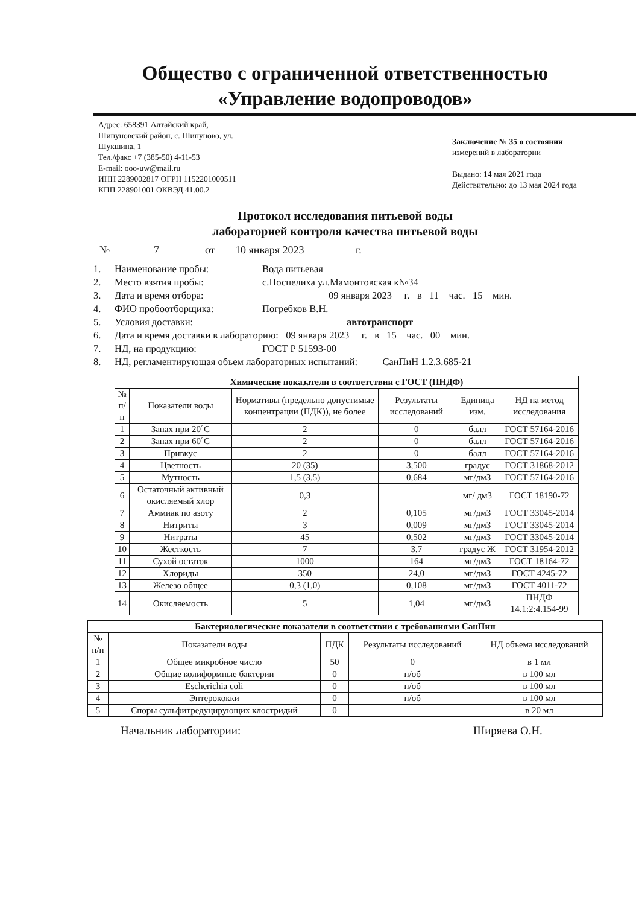Общество с ограниченной ответственностью
«Управление водопроводов»
Адрес: 658391 Алтайский край,
Шипуновский район, с. Шипуново, ул.
Шукшина, 1
Тел./факс +7 (385-50) 4-11-53
E-mail: ooo-uw@mail.ru
ИНН 2289002817 ОГРН 1152201000511
КПП 228901001 ОКВЭД 41.00.2
Заключение № 35 о состоянии
измерений в лаборатории
Выдано: 14 мая 2021 года
Действительно: до 13 мая 2024 года
Протокол исследования питьевой воды
лабораторией контроля качества питьевой воды
№ 7 от 10 января 2023 г.
1. Наименование пробы: Вода питьевая
2. Место взятия пробы: с.Поспелиха ул.Мамонтовская к№34
3. Дата и время отбора: 09 января 2023 г. в 11 час. 15 мин.
4. ФИО пробоотборщика: Погребков В.Н.
5. Условия доставки: автотранспорт
6. Дата и время доставки в лабораторию: 09 января 2023 г. в 15 час. 00 мин.
7. НД, на продукцию: ГОСТ Р 51593-00
8. НД, регламентирующая объем лабораторных испытаний: СанПиН 1.2.3.685-21
| Химические показатели в соответствии с ГОСТ (ПНДФ) | | | | | |
| --- | --- | --- | --- | --- | --- |
| № п/п | Показатели воды | Нормативы (предельно допустимые концентрации (ПДК)), не более | Результаты исследований | Единица изм. | НД на метод исследования |
| 1 | Запах при 20˚С | 2 | 0 | балл | ГОСТ 57164-2016 |
| 2 | Запах при 60˚С | 2 | 0 | балл | ГОСТ 57164-2016 |
| 3 | Привкус | 2 | 0 | балл | ГОСТ 57164-2016 |
| 4 | Цветность | 20 (35) | 3,500 | градус | ГОСТ 31868-2012 |
| 5 | Мутность | 1,5 (3,5) | 0,684 | мг/дм3 | ГОСТ 57164-2016 |
| 6 | Остаточный активный окисляемый хлор | 0,3 | | мг/ дм3 | ГОСТ 18190-72 |
| 7 | Аммиак по азоту | 2 | 0,105 | мг/дм3 | ГОСТ 33045-2014 |
| 8 | Нитриты | 3 | 0,009 | мг/дм3 | ГОСТ 33045-2014 |
| 9 | Нитраты | 45 | 0,502 | мг/дм3 | ГОСТ 33045-2014 |
| 10 | Жесткость | 7 | 3,7 | градус Ж | ГОСТ 31954-2012 |
| 11 | Сухой остаток | 1000 | 164 | мг/дм3 | ГОСТ 18164-72 |
| 12 | Хлориды | 350 | 24,0 | мг/дм3 | ГОСТ 4245-72 |
| 13 | Железо общее | 0,3 (1,0) | 0,108 | мг/дм3 | ГОСТ 4011-72 |
| 14 | Окисляемость | 5 | 1,04 | мг/дм3 | ПНДФ 14.1:2:4.154-99 |
| Бактериологические показатели в соответствии с требованиями СанПин | | | | |
| --- | --- | --- | --- | --- |
| № п/п | Показатели воды | ПДК | Результаты исследований | НД объема исследований |
| 1 | Общее микробное число | 50 | 0 | в 1 мл |
| 2 | Общие колиформные бактерии | 0 | н/об | в 100 мл |
| 3 | Escherichia coli | 0 | н/об | в 100 мл |
| 4 | Энтерококки | 0 | н/об | в 100 мл |
| 5 | Споры сульфитредуцирующих клостридий | 0 | | в 20 мл |
Начальник лаборатории: Ширяева О.Н.